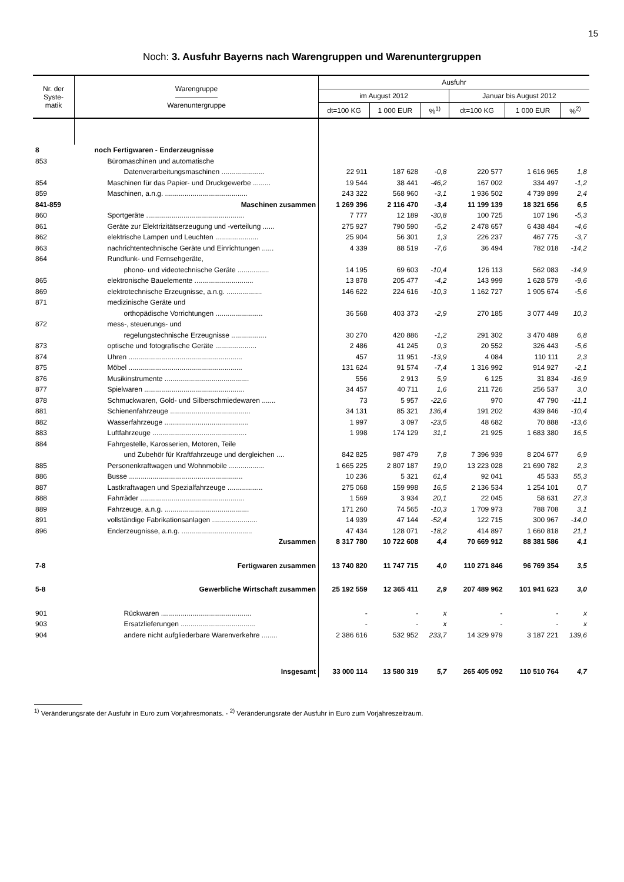15
Noch: 3. Ausfuhr Bayerns nach Warengruppen und Warenuntergruppen
| Nr. der Syste- matik | Warengruppe —————— Warenuntergruppe | Ausfuhr | | | | | |
| --- | --- | --- | --- | --- | --- | --- | --- |
| | | im August 2012 | | | Januar bis August 2012 | | |
| | | dt=100 KG | 1 000 EUR | %<sup>1)</sup> | dt=100 KG | 1 000 EUR | %<sup>2)</sup> |
| 8 | noch Fertigwaren - Enderzeugnisse | | | | | | |
| 853 | Büromaschinen und automatische | | | | | | |
| | Datenverarbeitungsmaschinen ...................... | 22 911 | 187 628 | -0,8 | 220 577 | 1 616 965 | 1,8 |
| 854 | Maschinen für das Papier- und Druckgewerbe ......... | 19 544 | 38 441 | -46,2 | 167 002 | 334 497 | -1,2 |
| 859 | Maschinen, a.n.g. .......................................... | 243 322 | 568 960 | -3,1 | 1 936 502 | 4 739 899 | 2,4 |
| 841-859 | Maschinen zusammen | 1 269 396 | 2 116 470 | -3,4 | 11 199 139 | 18 321 656 | 6,5 |
| 860 | Sportgeräte .................................................. | 7 777 | 12 189 | -30,8 | 100 725 | 107 196 | -5,3 |
| 861 | Geräte zur Elektrizitätserzeugung und -verteilung ...... | 275 927 | 790 590 | -5,2 | 2 478 657 | 6 438 484 | -4,6 |
| 862 | elektrische Lampen und Leuchten ...................... | 25 904 | 56 301 | 1,3 | 226 237 | 467 775 | -3,7 |
| 863 | nachrichtentechnische Geräte und Einrichtungen ...... | 4 339 | 88 519 | -7,6 | 36 494 | 782 018 | -14,2 |
| 864 | Rundfunk- und Fernsehgeräte, | | | | | | |
| | phono- und videotechnische Geräte ................ | 14 195 | 69 603 | -10,4 | 126 113 | 562 083 | -14,9 |
| 865 | elektronische Bauelemente .............................. | 13 878 | 205 477 | -4,2 | 143 999 | 1 628 579 | -9,6 |
| 869 | elektrotechnische Erzeugnisse, a.n.g. .................. | 146 622 | 224 616 | -10,3 | 1 162 727 | 1 905 674 | -5,6 |
| 871 | medizinische Geräte und | | | | | | |
| | orthopädische Vorrichtungen ........................ | 36 568 | 403 373 | -2,9 | 270 185 | 3 077 449 | 10,3 |
| 872 | mess-, steuerungs- und | | | | | | |
| | regelungstechnische Erzeugnisse .................. | 30 270 | 420 886 | -1,2 | 291 302 | 3 470 489 | 6,8 |
| 873 | optische und fotografische Geräte ..................... | 2 486 | 41 245 | 0,3 | 20 552 | 326 443 | -5,6 |
| 874 | Uhren .......................................................... | 457 | 11 951 | -13,9 | 4 084 | 110 111 | 2,3 |
| 875 | Möbel .......................................................... | 131 624 | 91 574 | -7,4 | 1 316 992 | 914 927 | -2,1 |
| 876 | Musikinstrumente ........................................... | 556 | 2 913 | 5,9 | 6 125 | 31 834 | -16,9 |
| 877 | Spielwaren ................................................... | 34 457 | 40 711 | 1,6 | 211 726 | 256 537 | 3,0 |
| 878 | Schmuckwaren, Gold- und Silberschmiedewaren ....... | 73 | 5 957 | -22,6 | 970 | 47 790 | -11,1 |
| 881 | Schienenfahrzeuge ......................................... | 34 131 | 85 321 | 136,4 | 191 202 | 439 846 | -10,4 |
| 882 | Wasserfahrzeuge ........................................... | 1 997 | 3 097 | -23,5 | 48 682 | 70 888 | -13,6 |
| 883 | Luftfahrzeuge ................................................ | 1 998 | 174 129 | 31,1 | 21 925 | 1 683 380 | 16,5 |
| 884 | Fahrgestelle, Karosserien, Motoren, Teile | | | | | | |
| | und Zubehör für Kraftfahrzeuge und dergleichen .... | 842 825 | 987 479 | 7,8 | 7 396 939 | 8 204 677 | 6,9 |
| 885 | Personenkraftwagen und Wohnmobile .................. | 1 665 225 | 2 807 187 | 19,0 | 13 223 028 | 21 690 782 | 2,3 |
| 886 | Busse .......................................................... | 10 236 | 5 321 | 61,4 | 92 041 | 45 533 | 55,3 |
| 887 | Lastkraftwagen und Spezialfahrzeuge .................. | 275 068 | 159 998 | 16,5 | 2 136 534 | 1 254 101 | 0,7 |
| 888 | Fahrräder ..................................................... | 1 569 | 3 934 | 20,1 | 22 045 | 58 631 | 27,3 |
| 889 | Fahrzeuge, a.n.g. ........................................... | 171 260 | 74 565 | -10,3 | 1 709 973 | 788 708 | 3,1 |
| 891 | vollständige Fabrikationsanlagen ....................... | 14 939 | 47 144 | -52,4 | 122 715 | 300 967 | -14,0 |
| 896 | Enderzeugnisse, a.n.g. .................................... | 47 434 | 128 071 | -18,2 | 414 897 | 1 660 818 | 21,1 |
| | Zusammen | 8 317 780 | 10 722 608 | 4,4 | 70 669 912 | 88 381 586 | 4,1 |
| 7-8 | Fertigwaren zusammen | 13 740 820 | 11 747 715 | 4,0 | 110 271 846 | 96 769 354 | 3,5 |
| 5-8 | Gewerbliche Wirtschaft zusammen | 25 192 559 | 12 365 411 | 2,9 | 207 489 962 | 101 941 623 | 3,0 |
| 901 | Rückwaren .............................................. | - | - | x | - | - | x |
| 903 | Ersatzlieferungen ...................................... | - | - | x | - | - | x |
| 904 | andere nicht aufgliederbare Warenverkehre ........ | 2 386 616 | 532 952 | 233,7 | 14 329 979 | 3 187 221 | 139,6 |
| | Insgesamt | 33 000 114 | 13 580 319 | 5,7 | 265 405 092 | 110 510 764 | 4,7 |
<sup>1)</sup> Veränderungsrate der Ausfuhr in Euro zum Vorjahresmonats. - <sup>2)</sup> Veränderungsrate der Ausfuhr in Euro zum Vorjahreszeitraum.